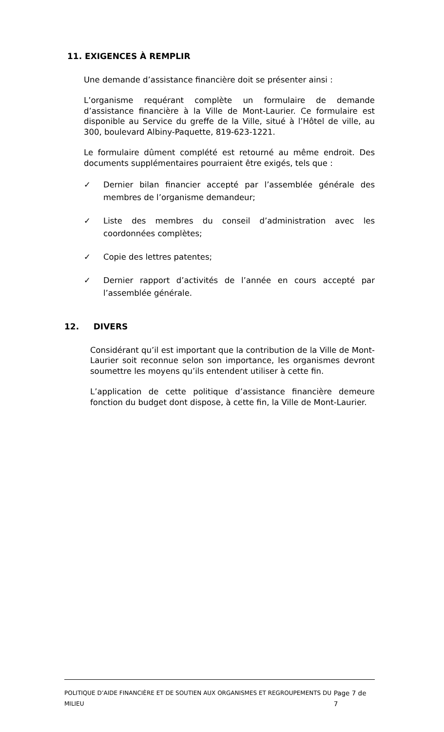11. EXIGENCES À REMPLIR
Une demande d’assistance financière doit se présenter ainsi :
L’organisme requérant complète un formulaire de demande d’assistance financière à la Ville de Mont-Laurier. Ce formulaire est disponible au Service du greffe de la Ville, situé à l’Hôtel de ville, au 300, boulevard Albiny-Paquette, 819-623-1221.
Le formulaire dûment complété est retourné au même endroit. Des documents supplémentaires pourraient être exigés, tels que :
✓ Dernier bilan financier accepté par l’assemblée générale des membres de l’organisme demandeur;
✓ Liste des membres du conseil d’administration avec les coordonnées complètes;
✓ Copie des lettres patentes;
✓ Dernier rapport d’activités de l’année en cours accepté par l’assemblée générale.
12. DIVERS
Considérant qu’il est important que la contribution de la Ville de Mont-Laurier soit reconnue selon son importance, les organismes devront soumettre les moyens qu’ils entendent utiliser à cette fin.
L’application de cette politique d’assistance financière demeure fonction du budget dont dispose, à cette fin, la Ville de Mont-Laurier.
POLITIQUE D’AIDE FINANCIÈRE ET DE SOUTIEN AUX ORGANISMES ET REGROUPEMENTS DU MILIEU Page 7 de 7